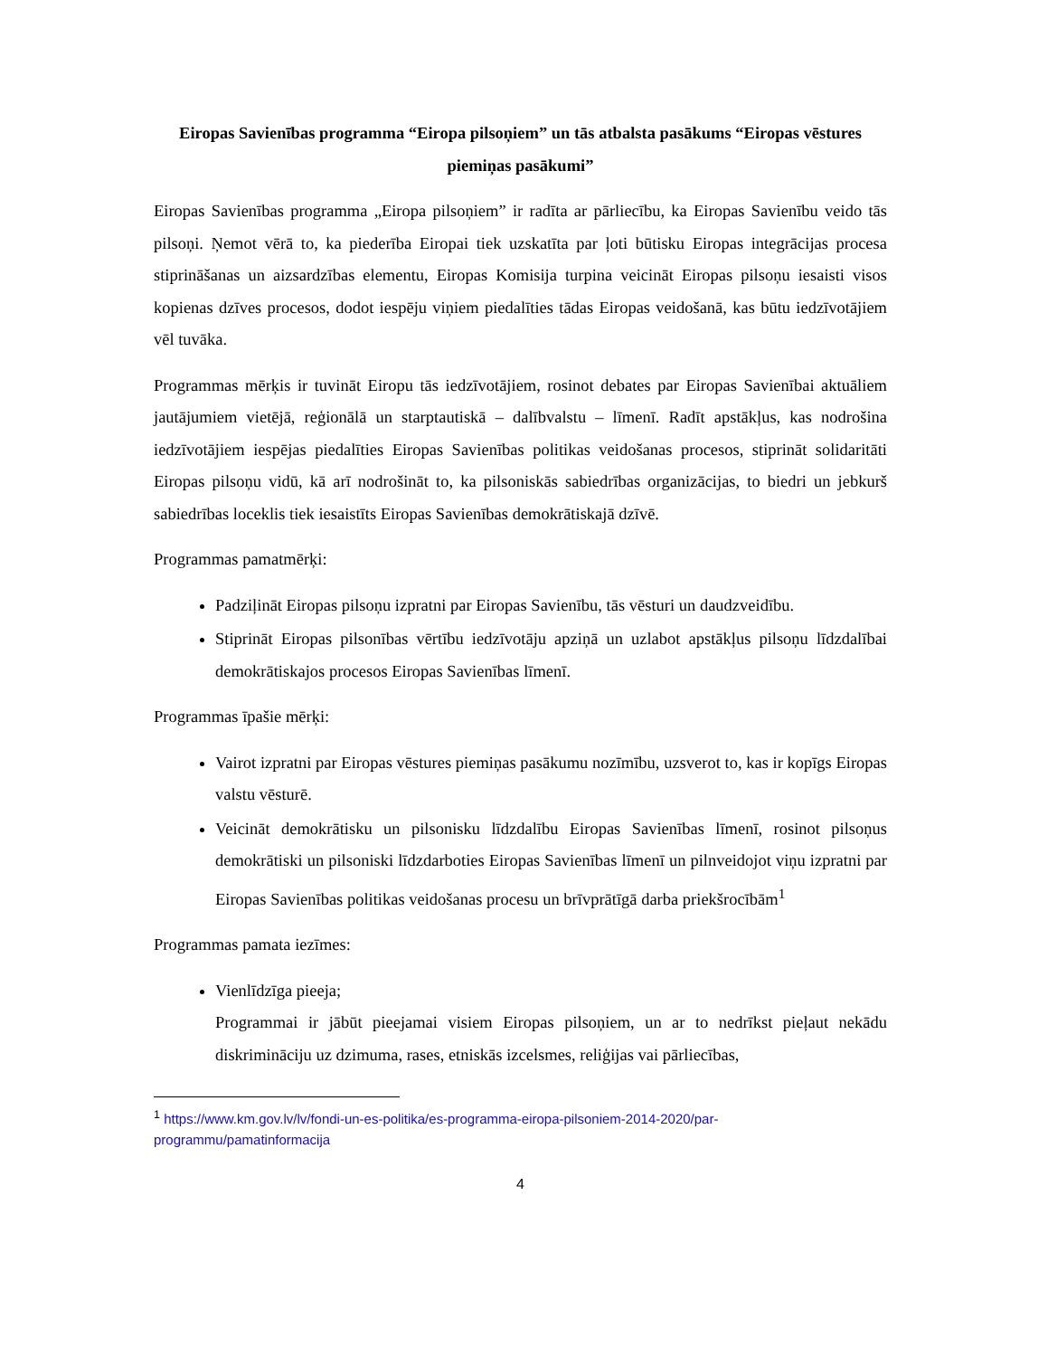Eiropas Savienības programma “Eiropa pilsoņiem” un tās atbalsta pasākums “Eiropas vēstures piemiņas pasākumi”
Eiropas Savienības programma „Eiropa pilsoņiem” ir radīta ar pārliecību, ka Eiropas Savienību veido tās pilsoņi. Ņemot vērā to, ka piederība Eiropai tiek uzskatīta par ļoti būtisku Eiropas integrācijas procesa stiprināšanas un aizsardzības elementu, Eiropas Komisija turpina veicināt Eiropas pilsoņu iesaisti visos kopienas dzīves procesos, dodot iespēju viņiem piedalīties tādas Eiropas veidošanā, kas būtu iedzīvotājiem vēl tuvāka.
Programmas mērķis ir tuvināt Eiropu tās iedzīvotājiem, rosinot debates par Eiropas Savienībai aktuāliem jautājumiem vietējā, reģionālā un starptautiskā – dalībvalstu – līmenī. Radīt apstākļus, kas nodrošina iedzīvotājiem iespējas piedalīties Eiropas Savienības politikas veidošanas procesos, stiprināt solidaritāti Eiropas pilsoņu vidū, kā arī nodrošināt to, ka pilsoniskās sabiedrības organizācijas, to biedri un jebkurš sabiedrības loceklis tiek iesaistīts Eiropas Savienības demokrātiskajā dzīvē.
Programmas pamatmērķi:
Padziļināt Eiropas pilsoņu izpratni par Eiropas Savienību, tās vēsturi un daudzveidību.
Stiprināt Eiropas pilsonības vērtību iedzīvotāju apziņā un uzlabot apstākļus pilsoņu līdzdalībai demokrātiskajos procesos Eiropas Savienības līmenī.
Programmas īpašie mērķi:
Vairot izpratni par Eiropas vēstures piemiņas pasākumu nozīmību, uzsverot to, kas ir kopīgs Eiropas valstu vēsturē.
Veicināt demokrātisku un pilsonisku līdzdalību Eiropas Savienības līmenī, rosinot pilsoņus demokrātiski un pilsoniski līdzdarboties Eiropas Savienības līmenī un pilnveidojot viņu izpratni par Eiropas Savienības politikas veidošanas procesu un brīvprātīgā darba priekšrocībām<sup>1</sup>
Programmas pamata iezīmes:
Vienlīdzīga pieeja;
Programmai ir jābūt pieejamai visiem Eiropas pilsoņiem, un ar to nedrīkst pieļaut nekādu diskrimināciju uz dzimuma, rases, etniskās izcelsmes, reliģijas vai pārliecības,
<sup>1</sup> https://www.km.gov.lv/lv/fondi-un-es-politika/es-programma-eiropa-pilsoniem-2014-2020/par-programmu/pamatinformacija
4